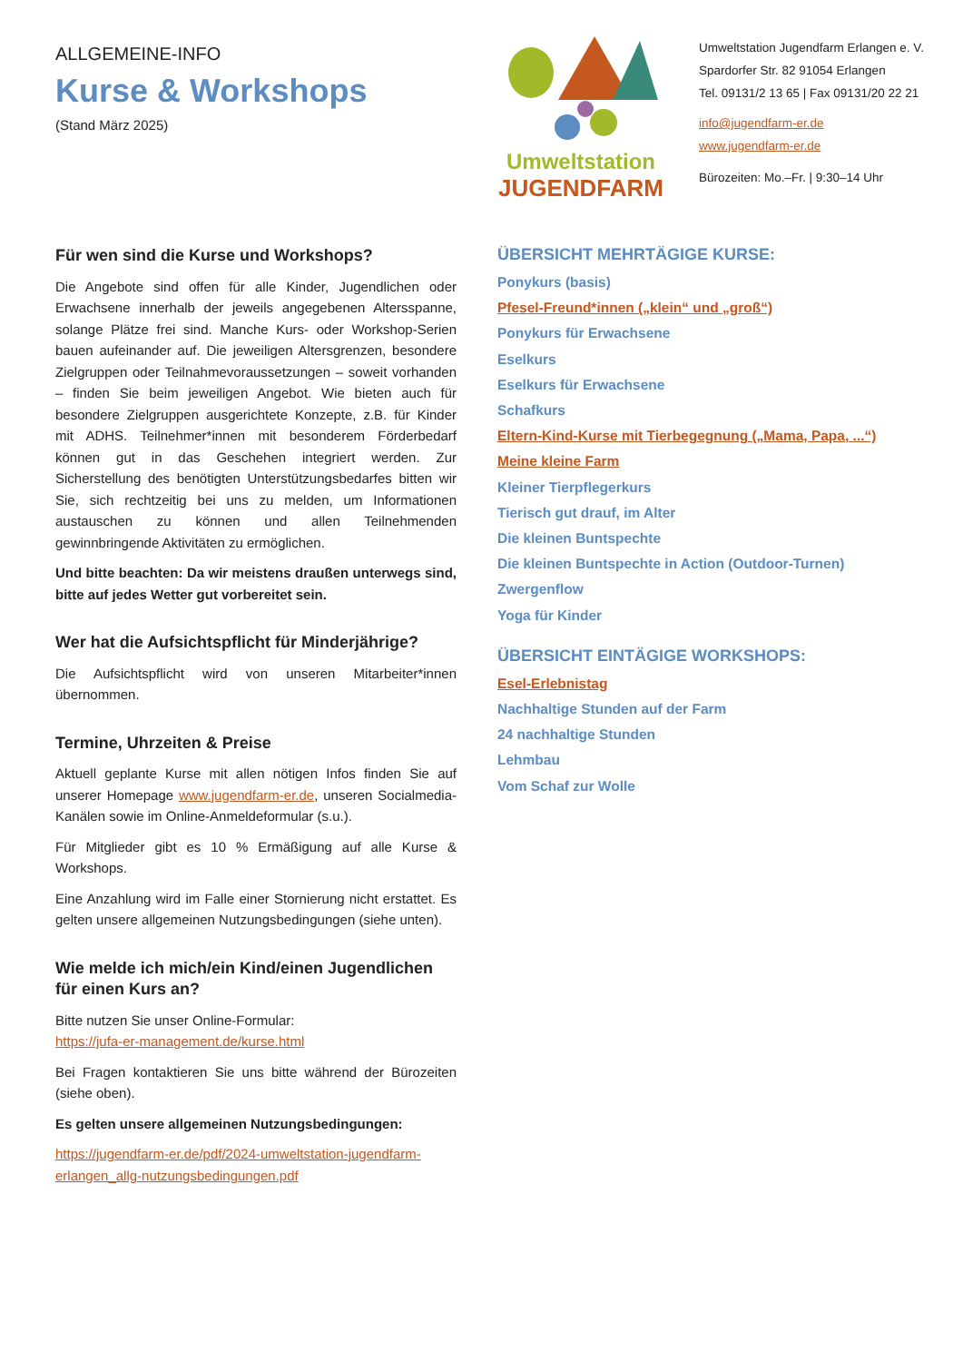ALLGEMEINE-INFO
Kurse & Workshops
(Stand März 2025)
Umweltstation
JUGENDFARM
Umweltstation Jugendfarm Erlangen e. V.
Spardorfer Str. 82 91054 Erlangen
Tel. 09131/2 13 65 | Fax 09131/20 22 21
info@jugendfarm-er.de
www.jugendfarm-er.de
Bürozeiten: Mo.–Fr. | 9:30–14 Uhr
Für wen sind die Kurse und Workshops?
Die Angebote sind offen für alle Kinder, Jugendlichen oder Erwachsene innerhalb der jeweils angegebenen Altersspanne, solange Plätze frei sind. Manche Kurs- oder Workshop-Serien bauen aufeinander auf. Die jeweiligen Altersgrenzen, besondere Zielgruppen oder Teilnahmevoraussetzungen – soweit vorhanden – finden Sie beim jeweiligen Angebot. Wie bieten auch für besondere Zielgruppen ausgerichtete Konzepte, z.B. für Kinder mit ADHS. Teilnehmer*innen mit besonderem Förderbedarf können gut in das Geschehen integriert werden. Zur Sicherstellung des benötigten Unterstützungsbedarfes bitten wir Sie, sich rechtzeitig bei uns zu melden, um Informationen austauschen zu können und allen Teilnehmenden gewinnbringende Aktivitäten zu ermöglichen.
Und bitte beachten: Da wir meistens draußen unterwegs sind, bitte auf jedes Wetter gut vorbereitet sein.
Wer hat die Aufsichtspflicht für Minderjährige?
Die Aufsichtspflicht wird von unseren Mitarbeiter*innen übernommen.
Termine, Uhrzeiten & Preise
Aktuell geplante Kurse mit allen nötigen Infos finden Sie auf unserer Homepage www.jugendfarm-er.de, unseren Socialmedia-Kanälen sowie im Online-Anmeldeformular (s.u.).
Für Mitglieder gibt es 10 % Ermäßigung auf alle Kurse & Workshops.
Eine Anzahlung wird im Falle einer Stornierung nicht erstattet. Es gelten unsere allgemeinen Nutzungsbedingungen (siehe unten).
Wie melde ich mich/ein Kind/einen Jugendlichen für einen Kurs an?
Bitte nutzen Sie unser Online-Formular:
https://jufa-er-management.de/kurse.html
Bei Fragen kontaktieren Sie uns bitte während der Bürozeiten (siehe oben).
Es gelten unsere allgemeinen Nutzungsbedingungen:
https://jugendfarm-er.de/pdf/2024-umweltstation-jugendfarm-erlangen_allg-nutzungsbedingungen.pdf
ÜBERSICHT MEHRTÄGIGE KURSE:
Ponykurs (basis)
Pfesel-Freund*innen („klein“ und „groß“)
Ponykurs für Erwachsene
Eselkurs
Eselkurs für Erwachsene
Schafkurs
Eltern-Kind-Kurse mit Tierbegegnung („Mama, Papa, ...“)
Meine kleine Farm
Kleiner Tierpflegerkurs
Tierisch gut drauf, im Alter
Die kleinen Buntspechte
Die kleinen Buntspechte in Action (Outdoor-Turnen)
Zwergenflow
Yoga für Kinder
ÜBERSICHT EINTÄGIGE WORKSHOPS:
Esel-Erlebnistag
Nachhaltige Stunden auf der Farm
24 nachhaltige Stunden
Lehmbau
Vom Schaf zur Wolle